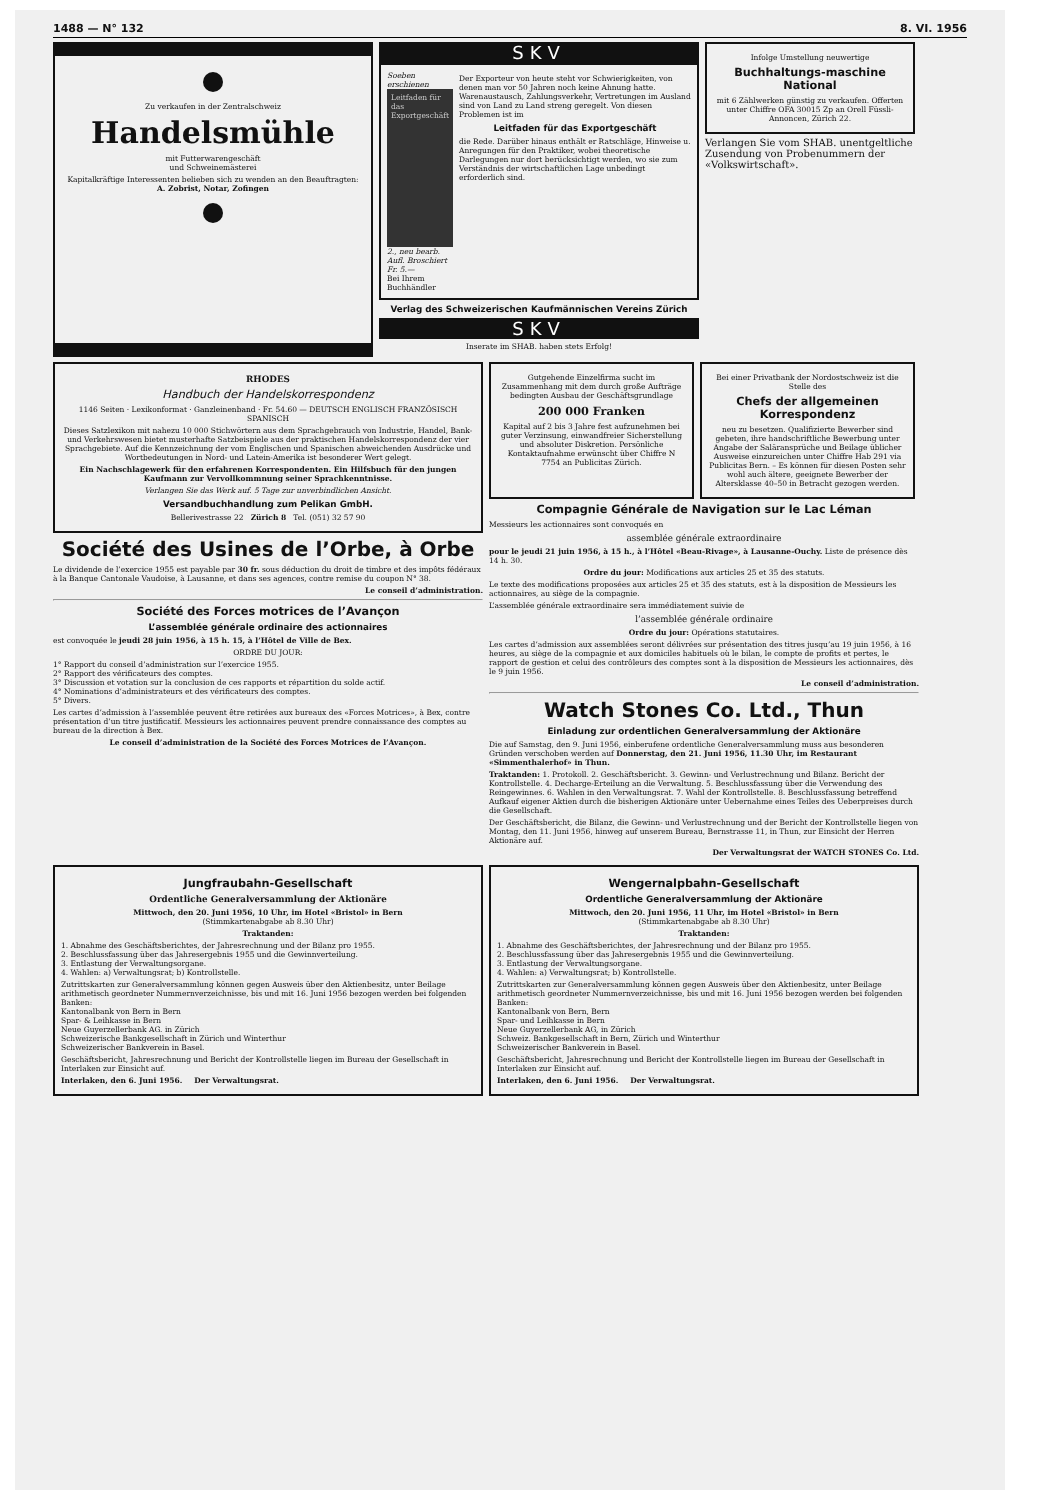1488 — N° 132 8. VI. 1956
Zu verkaufen in der Zentralschweiz
Handelsmühle
mit Futterwarengeschäft
und Schweinemästerei
Kapitalkräftige Interessenten belieben sich zu wenden an den Beauftragten:
A. Zobrist, Notar, Zofingen
SKV
Soeben erschienen
Leitfaden für das Exportgeschäft
2., neu bearb. Aufl. Broschiert Fr. 5.—
Bei Ihrem Buchhändler
Der Exporteur von heute steht vor Schwierigkeiten, von denen man vor 50 Jahren noch keine Ahnung hatte. Warenaustausch, Zahlungsverkehr, Vertretungen im Ausland sind von Land zu Land streng geregelt. Von diesen Problemen ist im
Leitfaden für das Exportgeschäft
die Rede. Darüber hinaus enthält er Ratschläge, Hinweise u. Anregungen für den Praktiker, wobei theoretische Darlegungen nur dort berücksichtigt werden, wo sie zum Verständnis der wirtschaftlichen Lage unbedingt erforderlich sind.
Verlag des Schweizerischen Kaufmännischen Vereins Zürich
SKV
Inserate im SHAB. haben stets Erfolg!
Infolge Umstellung neuwertige
Buchhaltungs-maschine National
mit 6 Zählwerken günstig zu verkaufen. Offerten unter Chiffre OFA 30015 Zp an Orell Füssli-Annoncen, Zürich 22.
Verlangen Sie vom SHAB. unentgeltliche Zusendung von Probenummern der «Volkswirtschaft».
RHODES
Handbuch der Handelskorrespondenz
1146 Seiten · Lexikonformat · Ganzleinenband · Fr. 54.60 — DEUTSCH ENGLISCH FRANZÖSISCH SPANISCH
Dieses Satzlexikon mit nahezu 10 000 Stichwörtern aus dem Sprachgebrauch von Industrie, Handel, Bank- und Verkehrswesen bietet musterhafte Satzbeispiele aus der praktischen Handelskorrespondenz der vier Sprachgebiete. Auf die Kennzeichnung der vom Englischen und Spanischen abweichenden Ausdrücke und Wortbedeutungen in Nord- und Latein-Amerika ist besonderer Wert gelegt.
Ein Nachschlagewerk für den erfahrenen Korrespondenten. Ein Hilfsbuch für den jungen Kaufmann zur Vervollkommnung seiner Sprachkenntnisse.
Verlangen Sie das Werk auf. 5 Tage zur unverbindlichen Ansicht.
Versandbuchhandlung zum Pelikan GmbH.
Bellerivestrasse 22 Zürich 8 Tel. (051) 32 57 90
Société des Usines de l’Orbe, à Orbe
Le dividende de l’exercice 1955 est payable par 30 fr. sous déduction du droit de timbre et des impôts fédéraux à la Banque Cantonale Vaudoise, à Lausanne, et dans ses agences, contre remise du coupon N° 38.
Le conseil d’administration.
Société des Forces motrices de l’Avançon
L’assemblée générale ordinaire des actionnaires
est convoquée le jeudi 28 juin 1956, à 15 h. 15, à l’Hôtel de Ville de Bex.
ORDRE DU JOUR:
1° Rapport du conseil d’administration sur l’exercice 1955.
2° Rapport des vérificateurs des comptes.
3° Discussion et votation sur la conclusion de ces rapports et répartition du solde actif.
4° Nominations d’administrateurs et des vérificateurs des comptes.
5° Divers.
Les cartes d’admission à l’assemblée peuvent être retirées aux bureaux des «Forces Motrices», à Bex, contre présentation d’un titre justificatif. Messieurs les actionnaires peuvent prendre connaissance des comptes au bureau de la direction à Bex.
Le conseil d’administration de la Société des Forces Motrices de l’Avançon.
Gutgehende Einzelfirma sucht im Zusammenhang mit dem durch große Aufträge bedingten Ausbau der Geschäftsgrundlage
200 000 Franken
Kapital auf 2 bis 3 Jahre fest aufzunehmen bei guter Verzinsung, einwandfreier Sicherstellung und absoluter Diskretion. Persönliche Kontaktaufnahme erwünscht über Chiffre N 7754 an Publicitas Zürich.
Bei einer Privatbank der Nordostschweiz ist die Stelle des
Chefs der allgemeinen Korrespondenz
neu zu besetzen. Qualifizierte Bewerber sind gebeten, ihre handschriftliche Bewerbung unter Angabe der Saläransprüche und Beilage üblicher Ausweise einzureichen unter Chiffre Hab 291 via Publicitas Bern. – Es können für diesen Posten sehr wohl auch ältere, geeignete Bewerber der Altersklasse 40–50 in Betracht gezogen werden.
Compagnie Générale de Navigation sur le Lac Léman
Messieurs les actionnaires sont convoqués en
assemblée générale extraordinaire
pour le jeudi 21 juin 1956, à 15 h., à l’Hôtel «Beau-Rivage», à Lausanne-Ouchy. Liste de présence dès 14 h. 30.
Ordre du jour: Modifications aux articles 25 et 35 des statuts.
Le texte des modifications proposées aux articles 25 et 35 des statuts, est à la disposition de Messieurs les actionnaires, au siège de la compagnie.
L’assemblée générale extraordinaire sera immédiatement suivie de
l’assemblée générale ordinaire
Ordre du jour: Opérations statutaires.
Les cartes d’admission aux assemblées seront délivrées sur présentation des titres jusqu’au 19 juin 1956, à 16 heures, au siège de la compagnie et aux domiciles habituels où le bilan, le compte de profits et pertes, le rapport de gestion et celui des contrôleurs des comptes sont à la disposition de Messieurs les actionnaires, dès le 9 juin 1956.
Le conseil d’administration.
Watch Stones Co. Ltd., Thun
Einladung zur ordentlichen Generalversammlung der Aktionäre
Die auf Samstag, den 9. Juni 1956, einberufene ordentliche Generalversammlung muss aus besonderen Gründen verschoben werden auf Donnerstag, den 21. Juni 1956, 11.30 Uhr, im Restaurant «Simmenthalerhof» in Thun.
Traktanden: 1. Protokoll. 2. Geschäftsbericht. 3. Gewinn- und Verlustrechnung und Bilanz. Bericht der Kontrollstelle. 4. Decharge-Erteilung an die Verwaltung. 5. Beschlussfassung über die Verwendung des Reingewinnes. 6. Wahlen in den Verwaltungsrat. 7. Wahl der Kontrollstelle. 8. Beschlussfassung betreffend Aufkauf eigener Aktien durch die bisherigen Aktionäre unter Uebernahme eines Teiles des Ueberpreises durch die Gesellschaft.
Der Geschäftsbericht, die Bilanz, die Gewinn- und Verlustrechnung und der Bericht der Kontrollstelle liegen von Montag, den 11. Juni 1956, hinweg auf unserem Bureau, Bernstrasse 11, in Thun, zur Einsicht der Herren Aktionäre auf.
Der Verwaltungsrat der WATCH STONES Co. Ltd.
Jungfraubahn-Gesellschaft
Ordentliche Generalversammlung der Aktionäre
Mittwoch, den 20. Juni 1956, 10 Uhr, im Hotel «Bristol» in Bern
(Stimmkartenabgabe ab 8.30 Uhr)
Traktanden:
1. Abnahme des Geschäftsberichtes, der Jahresrechnung und der Bilanz pro 1955.
2. Beschlussfassung über das Jahresergebnis 1955 und die Gewinnverteilung.
3. Entlastung der Verwaltungsorgane.
4. Wahlen: a) Verwaltungsrat; b) Kontrollstelle.
Zutrittskarten zur Generalversammlung können gegen Ausweis über den Aktienbesitz, unter Beilage arithmetisch geordneter Nummernverzeichnisse, bis und mit 16. Juni 1956 bezogen werden bei folgenden Banken:
Kantonalbank von Bern in Bern
Spar- & Leihkasse in Bern
Neue Guyerzellerbank AG. in Zürich
Schweizerische Bankgesellschaft in Zürich und Winterthur
Schweizerischer Bankverein in Basel.
Geschäftsbericht, Jahresrechnung und Bericht der Kontrollstelle liegen im Bureau der Gesellschaft in Interlaken zur Einsicht auf.
Interlaken, den 6. Juni 1956. Der Verwaltungsrat.
Wengernalpbahn-Gesellschaft
Ordentliche Generalversammlung der Aktionäre
Mittwoch, den 20. Juni 1956, 11 Uhr, im Hotel «Bristol» in Bern
(Stimmkartenabgabe ab 8.30 Uhr)
Traktanden:
1. Abnahme des Geschäftsberichtes, der Jahresrechnung und der Bilanz pro 1955.
2. Beschlussfassung über das Jahresergebnis 1955 und die Gewinnverteilung.
3. Entlastung der Verwaltungsorgane.
4. Wahlen: a) Verwaltungsrat; b) Kontrollstelle.
Zutrittskarten zur Generalversammlung können gegen Ausweis über den Aktienbesitz, unter Beilage arithmetisch geordneter Nummernverzeichnisse, bis und mit 16. Juni 1956 bezogen werden bei folgenden Banken:
Kantonalbank von Bern, Bern
Spar- und Leihkasse in Bern
Neue Guyerzellerbank AG, in Zürich
Schweiz. Bankgesellschaft in Bern, Zürich und Winterthur
Schweizerischer Bankverein in Basel.
Geschäftsbericht, Jahresrechnung und Bericht der Kontrollstelle liegen im Bureau der Gesellschaft in Interlaken zur Einsicht auf.
Interlaken, den 6. Juni 1956. Der Verwaltungsrat.